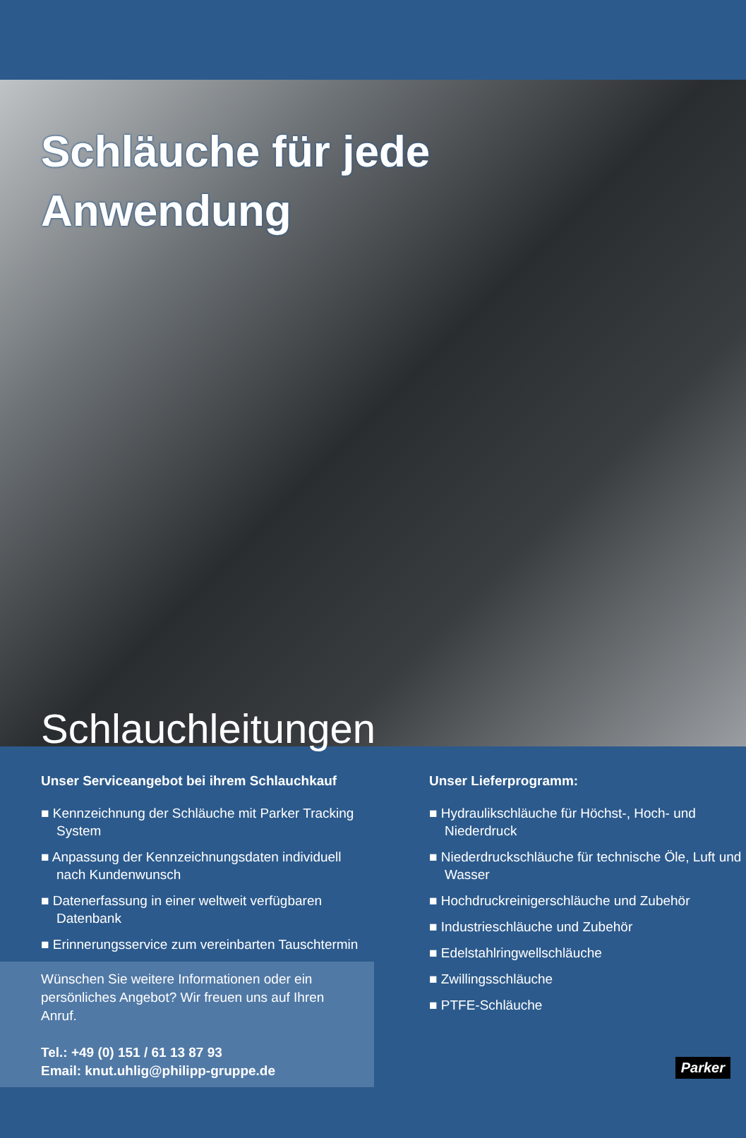Schläuche für jede
Anwendung
Schlauchleitungen
Unser Serviceangebot bei ihrem Schlauchkauf
■ Kennzeichnung der Schläuche mit Parker Tracking System
■ Anpassung der Kennzeichnungsdaten individuell nach Kundenwunsch
■ Datenerfassung in einer weltweit verfügbaren Datenbank
■ Erinnerungsservice zum vereinbarten Tauschtermin
Wünschen Sie weitere Informationen oder ein persönliches Angebot? Wir freuen uns auf Ihren Anruf.
Tel.: +49 (0) 151 / 61 13 87 93
Email: knut.uhlig@philipp-gruppe.de
Unser Lieferprogramm:
■ Hydraulikschläuche für Höchst-, Hoch- und Niederdruck
■ Niederdruckschläuche für technische Öle, Luft und Wasser
■ Hochdruckreinigerschläuche und Zubehör
■ Industrieschläuche und Zubehör
■ Edelstahlringwellschläuche
■ Zwillingsschläuche
■ PTFE-Schläuche
Parker